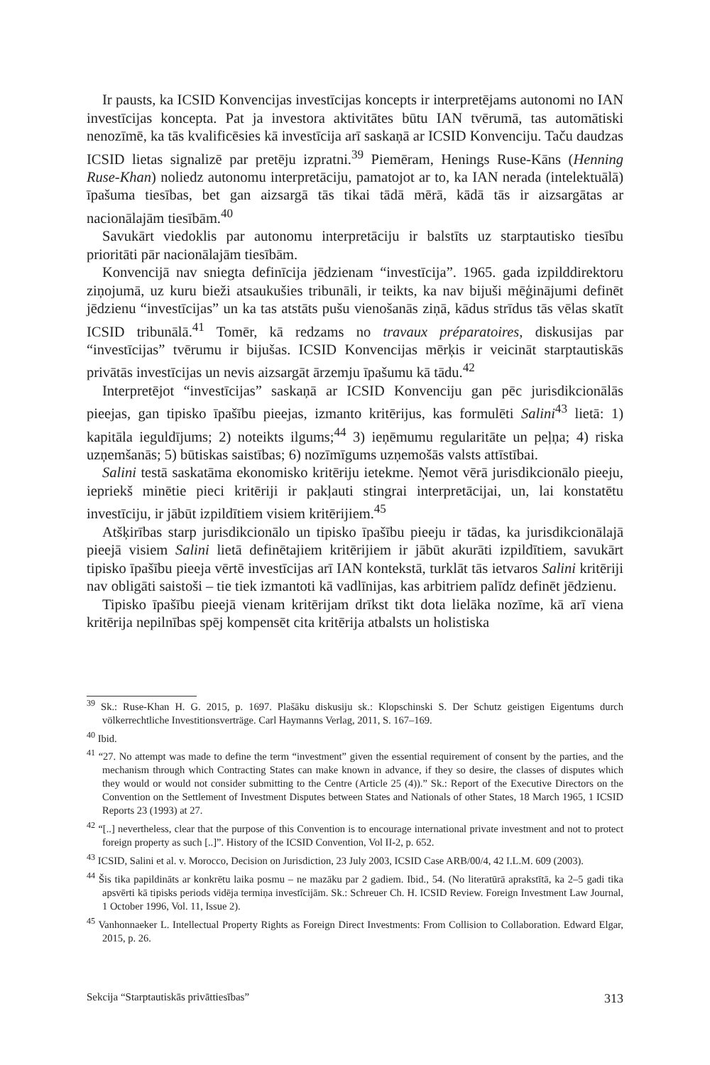Ir pausts, ka ICSID Konvencijas investīcijas koncepts ir interpretējams autonomi no IAN investīcijas koncepta. Pat ja investora aktivitātes būtu IAN tvērumā, tas automātiski nenozīmē, ka tās kvalificēsies kā investīcija arī saskaņā ar ICSID Konvenciju. Taču daudzas ICSID lietas signalizē par pretēju izpratni.<sup>39</sup> Piemēram, Henings Ruse-Kāns (Henning Ruse-Khan) noliedz autonomu interpretāciju, pamatojot ar to, ka IAN nerada (intelektuālā) īpašuma tiesības, bet gan aizsargā tās tikai tādā mērā, kādā tās ir aizsargātas ar nacionālajām tiesībām.<sup>40</sup>
Savukārt viedoklis par autonomu interpretāciju ir balstīts uz starptautisko tiesību prioritāti pār nacionālajām tiesībām.
Konvencijā nav sniegta definīcija jēdzienam “investīcija”. 1965. gada izpilddirektoru ziņojumā, uz kuru bieži atsaukušies tribunāli, ir teikts, ka nav bijuši mēģinājumi definēt jēdzienu “investīcijas” un ka tas atstāts pušu vienošanās ziņā, kādus strīdus tās vēlas skatīt ICSID tribunālā.<sup>41</sup> Tomēr, kā redzams no travaux préparatoires, diskusijas par “investīcijas” tvērumu ir bijušas. ICSID Konvencijas mērķis ir veicināt starptautiskās privātās investīcijas un nevis aizsargāt ārzemju īpašumu kā tādu.<sup>42</sup>
Interpretējot “investīcijas” saskaņā ar ICSID Konvenciju gan pēc jurisdikcionālās pieejas, gan tipisko īpašību pieejas, izmanto kritērijus, kas formulēti Salini<sup>43</sup> lietā: 1) kapitāla ieguldījums; 2) noteikts ilgums;<sup>44</sup> 3) ieņēmumu regularitāte un peļņa; 4) riska uzņemšanās; 5) būtiskas saistības; 6) nozīmīgums uzņemošās valsts attīstībai.
Salini testā saskatāma ekonomisko kritēriju ietekme. Ņemot vērā jurisdikcionālo pieeju, iepriekš minētie pieci kritēriji ir pakļauti stingrai interpretācijai, un, lai konstatētu investīciju, ir jābūt izpildītiem visiem kritērijiem.<sup>45</sup>
Atšķirības starp jurisdikcionālo un tipisko īpašību pieeju ir tādas, ka jurisdikcionālajā pieejā visiem Salini lietā definētajiem kritērijiem ir jābūt akurāti izpildītiem, savukārt tipisko īpašību pieeja vērtē investīcijas arī IAN kontekstā, turklāt tās ietvaros Salini kritēriji nav obligāti saistoši – tie tiek izmantoti kā vadlīnijas, kas arbitriem palīdz definēt jēdzienu.
Tipisko īpašību pieejā vienam kritērijam drīkst tikt dota lielāka nozīme, kā arī viena kritērija nepilnības spēj kompensēt cita kritērija atbalsts un holistiska
<sup>39</sup> Sk.: Ruse-Khan H. G. 2015, p. 1697. Plašāku diskusiju sk.: Klopschinski S. Der Schutz geistigen Eigentums durch völkerrechtliche Investitionsverträge. Carl Haymanns Verlag, 2011, S. 167–169.
<sup>40</sup> Ibid.
<sup>41</sup> “27. No attempt was made to define the term “investment” given the essential requirement of consent by the parties, and the mechanism through which Contracting States can make known in advance, if they so desire, the classes of disputes which they would or would not consider submitting to the Centre (Article 25 (4)).” Sk.: Report of the Executive Directors on the Convention on the Settlement of Investment Disputes between States and Nationals of other States, 18 March 1965, 1 ICSID Reports 23 (1993) at 27.
<sup>42</sup> “[..] nevertheless, clear that the purpose of this Convention is to encourage international private investment and not to protect foreign property as such [..]”. History of the ICSID Convention, Vol II-2, p. 652.
<sup>43</sup> ICSID, Salini et al. v. Morocco, Decision on Jurisdiction, 23 July 2003, ICSID Case ARB/00/4, 42 I.L.M. 609 (2003).
<sup>44</sup> Šis tika papildināts ar konkrētu laika posmu – ne mazāku par 2 gadiem. Ibid., 54. (No literatūrā aprakstītā, ka 2–5 gadi tika apsvērti kā tipisks periods vidēja termiņa investīcijām. Sk.: Schreuer Ch. H. ICSID Review. Foreign Investment Law Journal, 1 October 1996, Vol. 11, Issue 2).
<sup>45</sup> Vanhonnaeker L. Intellectual Property Rights as Foreign Direct Investments: From Collision to Collaboration. Edward Elgar, 2015, p. 26.
Sekcija “Starptautiskās privāttiesības” 313